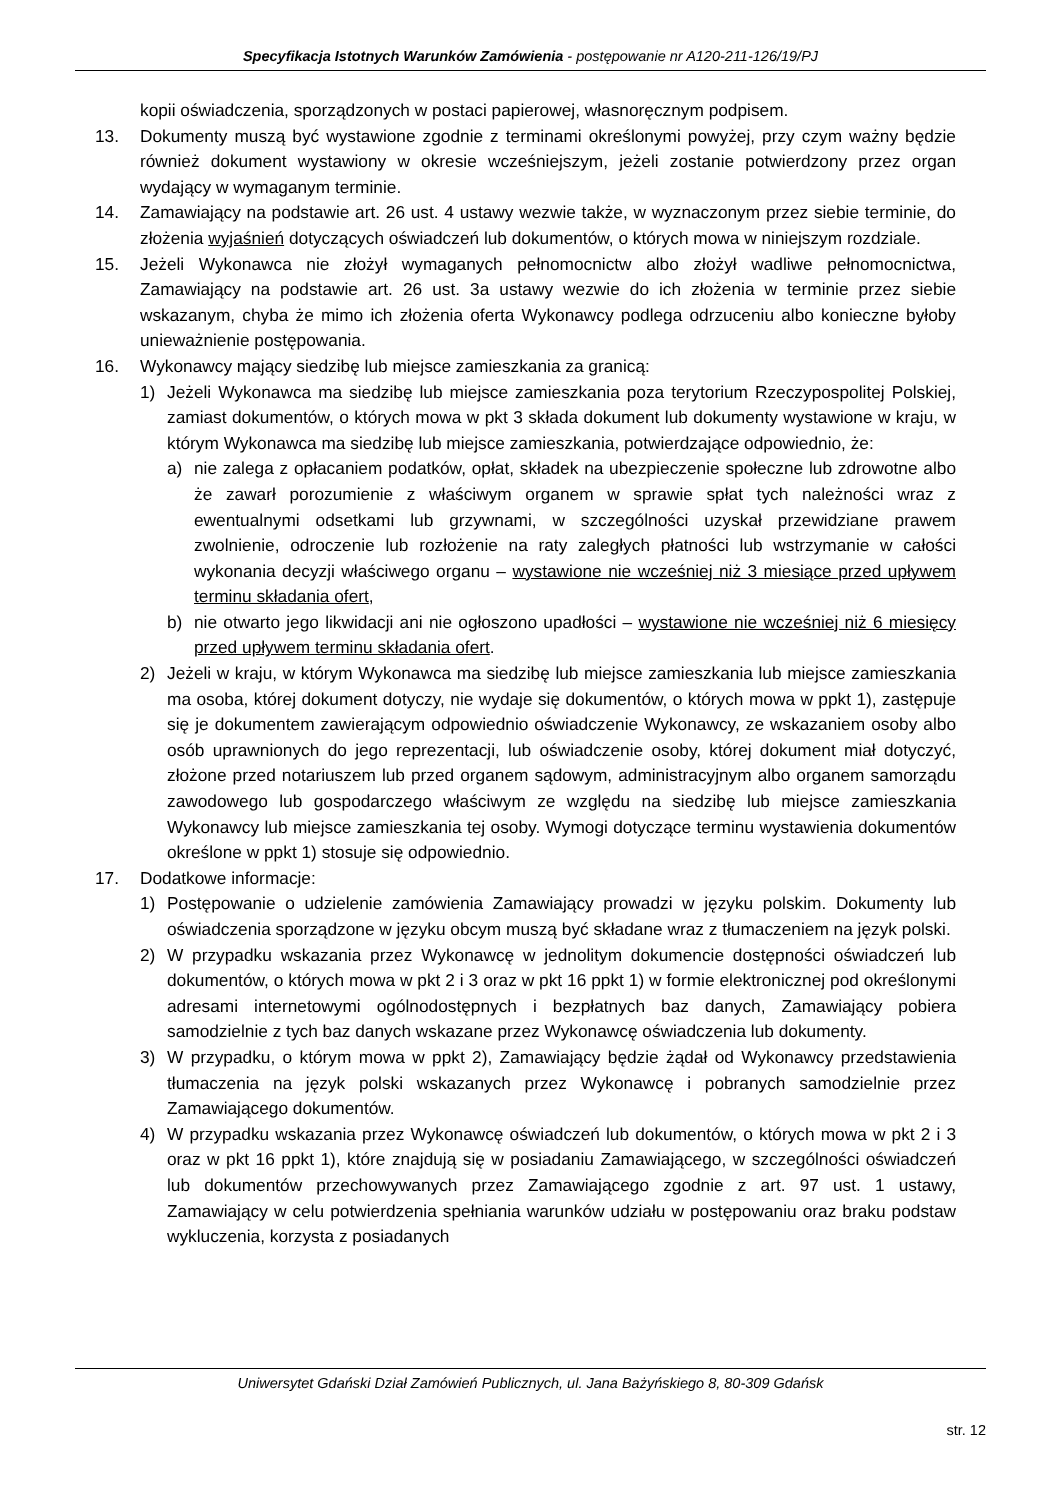Specyfikacja Istotnych Warunków Zamówienia - postępowanie nr A120-211-126/19/PJ
kopii oświadczenia, sporządzonych w postaci papierowej, własnoręcznym podpisem.
13. Dokumenty muszą być wystawione zgodnie z terminami określonymi powyżej, przy czym ważny będzie również dokument wystawiony w okresie wcześniejszym, jeżeli zostanie potwierdzony przez organ wydający w wymaganym terminie.
14. Zamawiający na podstawie art. 26 ust. 4 ustawy wezwie także, w wyznaczonym przez siebie terminie, do złożenia wyjaśnień dotyczących oświadczeń lub dokumentów, o których mowa w niniejszym rozdziale.
15. Jeżeli Wykonawca nie złożył wymaganych pełnomocnictw albo złożył wadliwe pełnomocnictwa, Zamawiający na podstawie art. 26 ust. 3a ustawy wezwie do ich złożenia w terminie przez siebie wskazanym, chyba że mimo ich złożenia oferta Wykonawcy podlega odrzuceniu albo konieczne byłoby unieważnienie postępowania.
16. Wykonawcy mający siedzibę lub miejsce zamieszkania za granicą:
1) Jeżeli Wykonawca ma siedzibę lub miejsce zamieszkania poza terytorium Rzeczypospolitej Polskiej, zamiast dokumentów, o których mowa w pkt 3 składa dokument lub dokumenty wystawione w kraju, w którym Wykonawca ma siedzibę lub miejsce zamieszkania, potwierdzające odpowiednio, że:
a) nie zalega z opłacaniem podatków, opłat, składek na ubezpieczenie społeczne lub zdrowotne albo że zawarł porozumienie z właściwym organem w sprawie spłat tych należności wraz z ewentualnymi odsetkami lub grzywnami, w szczególności uzyskał przewidziane prawem zwolnienie, odroczenie lub rozłożenie na raty zaległych płatności lub wstrzymanie w całości wykonania decyzji właściwego organu – wystawione nie wcześniej niż 3 miesiące przed upływem terminu składania ofert,
b) nie otwarto jego likwidacji ani nie ogłoszono upadłości – wystawione nie wcześniej niż 6 miesięcy przed upływem terminu składania ofert.
2) Jeżeli w kraju, w którym Wykonawca ma siedzibę lub miejsce zamieszkania lub miejsce zamieszkania ma osoba, której dokument dotyczy, nie wydaje się dokumentów, o których mowa w ppkt 1), zastępuje się je dokumentem zawierającym odpowiednio oświadczenie Wykonawcy, ze wskazaniem osoby albo osób uprawnionych do jego reprezentacji, lub oświadczenie osoby, której dokument miał dotyczyć, złożone przed notariuszem lub przed organem sądowym, administracyjnym albo organem samorządu zawodowego lub gospodarczego właściwym ze względu na siedzibę lub miejsce zamieszkania Wykonawcy lub miejsce zamieszkania tej osoby. Wymogi dotyczące terminu wystawienia dokumentów określone w ppkt 1) stosuje się odpowiednio.
17. Dodatkowe informacje:
1) Postępowanie o udzielenie zamówienia Zamawiający prowadzi w języku polskim. Dokumenty lub oświadczenia sporządzone w języku obcym muszą być składane wraz z tłumaczeniem na język polski.
2) W przypadku wskazania przez Wykonawcę w jednolitym dokumencie dostępności oświadczeń lub dokumentów, o których mowa w pkt 2 i 3 oraz w pkt 16 ppkt 1) w formie elektronicznej pod określonymi adresami internetowymi ogólnodostępnych i bezpłatnych baz danych, Zamawiający pobiera samodzielnie z tych baz danych wskazane przez Wykonawcę oświadczenia lub dokumenty.
3) W przypadku, o którym mowa w ppkt 2), Zamawiający będzie żądał od Wykonawcy przedstawienia tłumaczenia na język polski wskazanych przez Wykonawcę i pobranych samodzielnie przez Zamawiającego dokumentów.
4) W przypadku wskazania przez Wykonawcę oświadczeń lub dokumentów, o których mowa w pkt 2 i 3 oraz w pkt 16 ppkt 1), które znajdują się w posiadaniu Zamawiającego, w szczególności oświadczeń lub dokumentów przechowywanych przez Zamawiającego zgodnie z art. 97 ust. 1 ustawy, Zamawiający w celu potwierdzenia spełniania warunków udziału w postępowaniu oraz braku podstaw wykluczenia, korzysta z posiadanych
Uniwersytet Gdański Dział Zamówień Publicznych, ul. Jana Bażyńskiego 8, 80-309 Gdańsk
str. 12